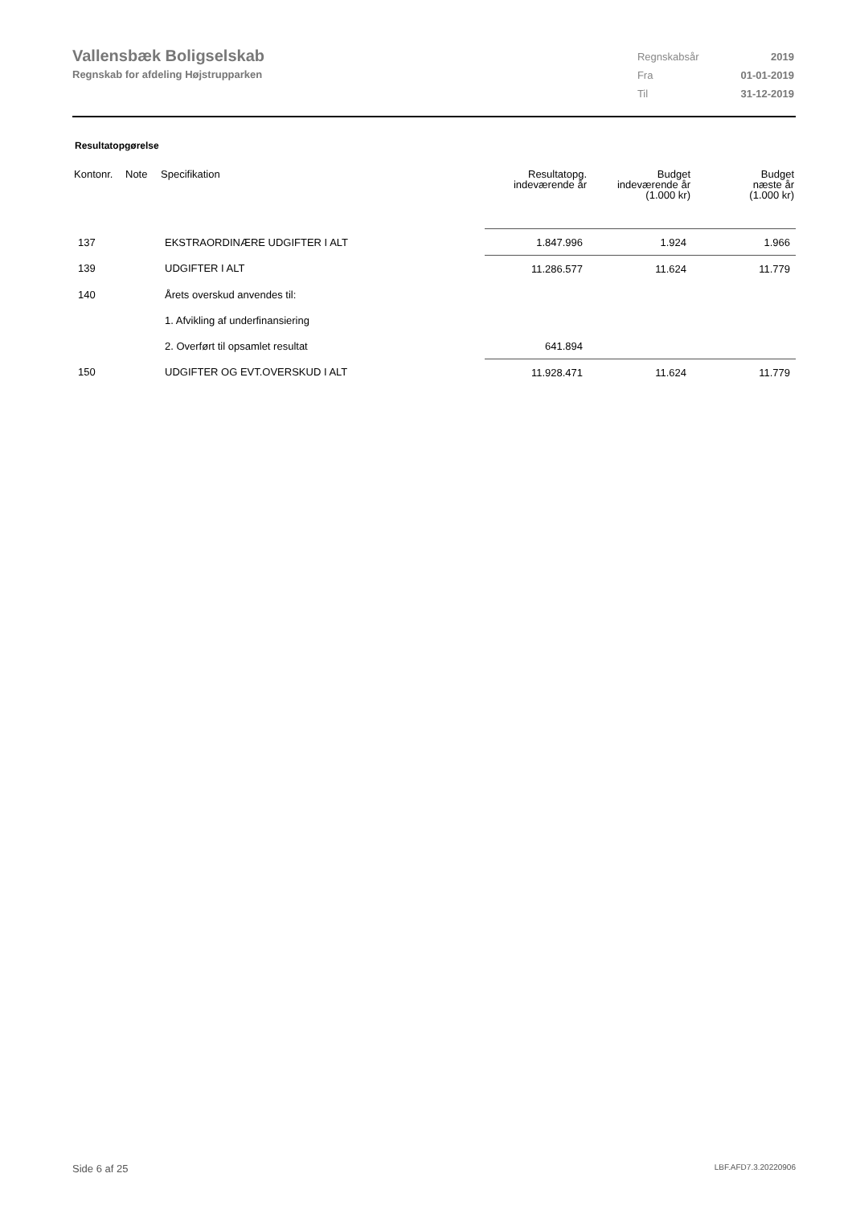Vallensbæk Boligselskab
Regnskab for afdeling Højstrupparken
| Regnskabsår | 2019 |
| Fra | 01-01-2019 |
| Til | 31-12-2019 |
Resultatopgørelse
| Kontonr. | Note | Specifikation | Resultatopg. indeværende år | Budget indeværende år (1.000 kr) | Budget næste år (1.000 kr) |
| --- | --- | --- | --- | --- | --- |
| 137 | | EKSTRAORDINÆRE UDGIFTER I ALT | 1.847.996 | 1.924 | 1.966 |
| 139 | | UDGIFTER I ALT | 11.286.577 | 11.624 | 11.779 |
| 140 | | Årets overskud anvendes til: | | | |
| | | 1. Afvikling af underfinansiering | | | |
| | | 2. Overført til opsamlet resultat | 641.894 | | |
| 150 | | UDGIFTER OG EVT.OVERSKUD I ALT | 11.928.471 | 11.624 | 11.779 |
Side 6 af 25 LBF.AFD7.3.20220906